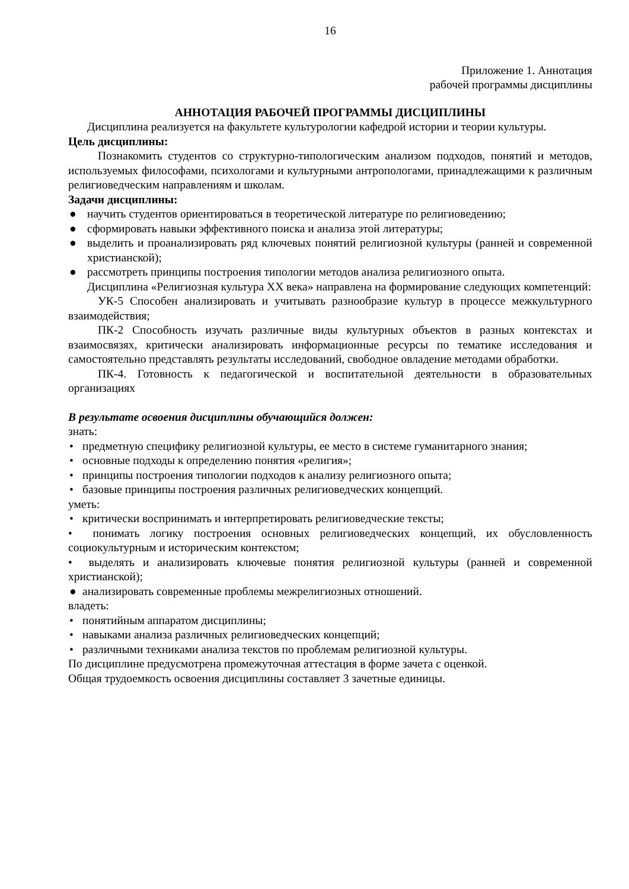16
Приложение 1. Аннотация
рабочей программы дисциплины
АННОТАЦИЯ РАБОЧЕЙ ПРОГРАММЫ ДИСЦИПЛИНЫ
Дисциплина реализуется на факультете культурологии кафедрой истории и теории культуры.
Цель дисциплины:
Познакомить студентов со структурно-типологическим анализом подходов, понятий и методов, используемых философами, психологами и культурными антропологами, принадлежащими к различным религиоведческим направлениям и школам.
Задачи дисциплины:
● научить студентов ориентироваться в теоретической литературе по религиоведению;
● сформировать навыки эффективного поиска и анализа этой литературы;
● выделить и проанализировать ряд ключевых понятий религиозной культуры (ранней и современной христианской);
● рассмотреть принципы построения типологии методов анализа религиозного опыта.
Дисциплина «Религиозная культура XX века» направлена на формирование следующих компетенций:
УК-5 Способен анализировать и учитывать разнообразие культур в процессе межкультурного взаимодействия;
ПК-2 Способность изучать различные виды культурных объектов в разных контекстах и взаимосвязях, критически анализировать информационные ресурсы по тематике исследования и самостоятельно представлять результаты исследований, свободное овладение методами обработки.
ПК-4. Готовность к педагогической и воспитательной деятельности в образовательных организациях
В результате освоения дисциплины обучающийся должен:
знать:
• предметную специфику религиозной культуры, ее место в системе гуманитарного знания;
• основные подходы к определению понятия «религия»;
• принципы построения типологии подходов к анализу религиозного опыта;
• базовые принципы построения различных религиоведческих концепций.
уметь:
• критически воспринимать и интерпретировать религиоведческие тексты;
• понимать логику построения основных религиоведческих концепций, их обусловленность социокультурным и историческим контекстом;
• выделять и анализировать ключевые понятия религиозной культуры (ранней и современной христианской);
● анализировать современные проблемы межрелигиозных отношений.
владеть:
• понятийным аппаратом дисциплины;
• навыками анализа различных религиоведческих концепций;
• различными техниками анализа текстов по проблемам религиозной культуры.
По дисциплине предусмотрена промежуточная аттестация в форме зачета с оценкой.
Общая трудоемкость освоения дисциплины составляет 3 зачетные единицы.